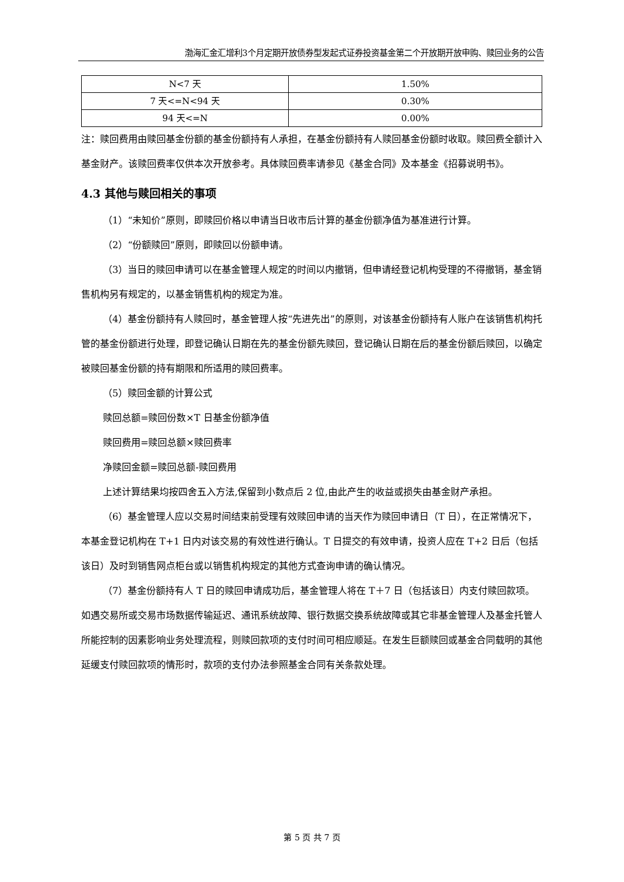渤海汇金汇增利3个月定期开放债券型发起式证券投资基金第二个开放期开放申购、赎回业务的公告
| N<7 天 | 1.50% |
| 7 天<=N<94 天 | 0.30% |
| 94 天<=N | 0.00% |
注：赎回费用由赎回基金份额的基金份额持有人承担，在基金份额持有人赎回基金份额时收取。赎回费全额计入基金财产。该赎回费率仅供本次开放参考。具体赎回费率请参见《基金合同》及本基金《招募说明书》。
4.3 其他与赎回相关的事项
（1）“未知价”原则，即赎回价格以申请当日收市后计算的基金份额净值为基准进行计算。
（2）“份额赎回”原则，即赎回以份额申请。
（3）当日的赎回申请可以在基金管理人规定的时间以内撤销，但申请经登记机构受理的不得撤销，基金销售机构另有规定的，以基金销售机构的规定为准。
（4）基金份额持有人赎回时，基金管理人按“先进先出”的原则，对该基金份额持有人账户在该销售机构托管的基金份额进行处理，即登记确认日期在先的基金份额先赎回，登记确认日期在后的基金份额后赎回，以确定被赎回基金份额的持有期限和所适用的赎回费率。
（5）赎回金额的计算公式
赎回总额=赎回份数×T 日基金份额净值
赎回费用=赎回总额×赎回费率
净赎回金额=赎回总额-赎回费用
上述计算结果均按四舍五入方法,保留到小数点后 2 位,由此产生的收益或损失由基金财产承担。
（6）基金管理人应以交易时间结束前受理有效赎回申请的当天作为赎回申请日（T 日），在正常情况下，本基金登记机构在 T+1 日内对该交易的有效性进行确认。T 日提交的有效申请，投资人应在 T+2 日后（包括该日）及时到销售网点柜台或以销售机构规定的其他方式查询申请的确认情况。
（7）基金份额持有人 T 日的赎回申请成功后，基金管理人将在 T＋7 日（包括该日）内支付赎回款项。如遇交易所或交易市场数据传输延迟、通讯系统故障、银行数据交换系统故障或其它非基金管理人及基金托管人所能控制的因素影响业务处理流程，则赎回款项的支付时间可相应顺延。在发生巨额赎回或基金合同载明的其他延缓支付赎回款项的情形时，款项的支付办法参照基金合同有关条款处理。
第 5 页 共 7 页